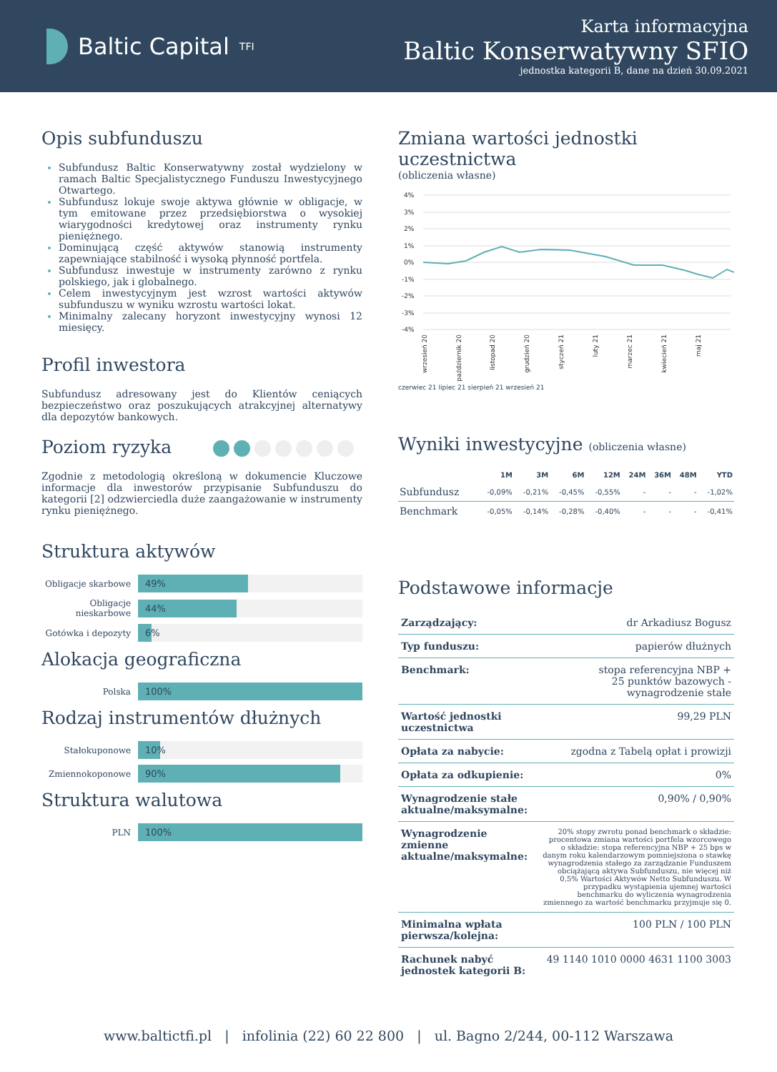Baltic Capital <sup>TFI</sup>
Karta informacyjna
Baltic Konserwatywny SFIO
jednostka kategorii B, dane na dzień 30.09.2021
Opis subfunduszu
Subfundusz Baltic Konserwatywny został wydzielony w ramach Baltic Specjalistycznego Funduszu Inwestycyjnego Otwartego.
Subfundusz lokuje swoje aktywa głównie w obligacje, w tym emitowane przez przedsiębiorstwa o wysokiej wiarygodności kredytowej oraz instrumenty rynku pieniężnego.
Dominującą część aktywów stanowią instrumenty zapewniające stabilność i wysoką płynność portfela.
Subfundusz inwestuje w instrumenty zarówno z rynku polskiego, jak i globalnego.
Celem inwestycyjnym jest wzrost wartości aktywów subfunduszu w wyniku wzrostu wartości lokat.
Minimalny zalecany horyzont inwestycyjny wynosi 12 miesięcy.
Profil inwestora
Subfundusz adresowany jest do Klientów ceniących bezpieczeństwo oraz poszukujących atrakcyjnej alternatywy dla depozytów bankowych.
Poziom ryzyka
Zgodnie z metodologią określoną w dokumencie Kluczowe informacje dla inwestorów przypisanie Subfunduszu do kategorii [2] odzwierciedla duże zaangażowanie w instrumenty rynku pieniężnego.
Struktura aktywów
Obligacje skarbowe
49%
Obligacje nieskarbowe
44%
Gotówka i depozyty
6%
Alokacja geograficzna
Polska
100%
Rodzaj instrumentów dłużnych
Stałokuponowe
10%
Zmiennokoponowe
90%
Struktura walutowa
PLN
100%
Zmiana wartości jednostki uczestnictwa
(obliczenia własne)
4%
3%
2%
1%
0%
-1%
-2%
-3%
-4%
wrzesień 20
październik 20
listopad 20
grudzień 20
styczeń 21
luty 21
marzec 21
kwiecień 21
maj 21
czerwiec 21 lipiec 21 sierpień 21 wrzesień 21
Wyniki inwestycyjne (obliczenia własne)
| | 1M | 3M | 6M | 12M | 24M | 36M | 48M | YTD |
| --- | --- | --- | --- | --- | --- | --- | --- | --- |
| Subfundusz | -0,09% | -0,21% | -0,45% | -0,55% | - | - | - | -1,02% |
| Benchmark | -0,05% | -0,14% | -0,28% | -0,40% | - | - | - | -0,41% |
Podstawowe informacje
| Zarządzający: | dr Arkadiusz Bogusz |
| Typ funduszu: | papierów dłużnych |
| Benchmark: | stopa referencyjna NBP + 25 punktów bazowych - wynagrodzenie stałe |
| Wartość jednostki uczestnictwa | 99,29 PLN |
| Opłata za nabycie: | zgodna z Tabelą opłat i prowizji |
| Opłata za odkupienie: | 0% |
| Wynagrodzenie stałe aktualne/maksymalne: | 0,90% / 0,90% |
| Wynagrodzenie zmienne aktualne/maksymalne: | 20% stopy zwrotu ponad benchmark o składzie: procentowa zmiana wartości portfela wzorcowego o składzie: stopa referencyjna NBP + 25 bps w danym roku kalendarzowym pomniejszona o stawkę wynagrodzenia stałego za zarządzanie Funduszem obciążającą aktywa Subfunduszu, nie więcej niż 0,5% Wartości Aktywów Netto Subfunduszu. W przypadku wystąpienia ujemnej wartości benchmarku do wyliczenia wynagrodzenia zmiennego za wartość benchmarku przyjmuje się 0. |
| Minimalna wpłata pierwsza/kolejna: | 100 PLN / 100 PLN |
| Rachunek nabyć jednostek kategorii B: | 49 1140 1010 0000 4631 1100 3003 |
www.baltictfi.pl | infolinia (22) 60 22 800 | ul. Bagno 2/244, 00-112 Warszawa